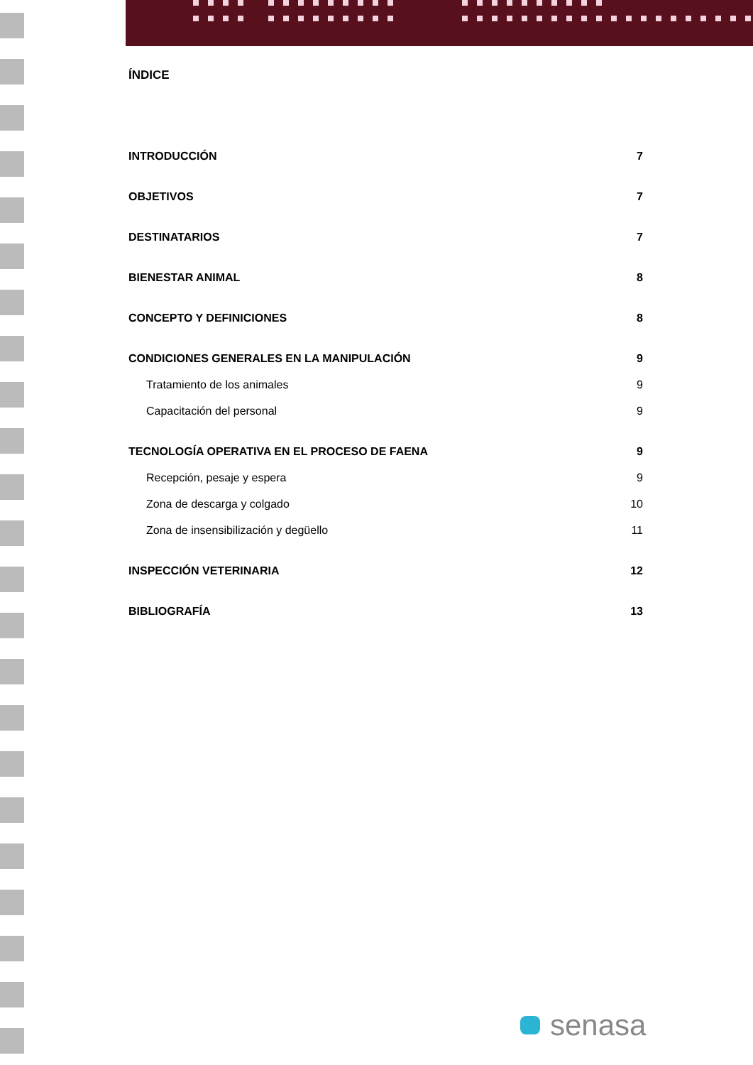ÍNDICE
INTRODUCCIÓN 7
OBJETIVOS 7
DESTINATARIOS 7
BIENESTAR ANIMAL 8
CONCEPTO Y DEFINICIONES 8
CONDICIONES GENERALES EN LA MANIPULACIÓN 9
Tratamiento de los animales 9
Capacitación del personal 9
TECNOLOGÍA OPERATIVA EN EL PROCESO DE FAENA 9
Recepción, pesaje y espera 9
Zona de descarga y colgado 10
Zona de insensibilización y degüello 11
INSPECCIÓN VETERINARIA 12
BIBLIOGRAFÍA 13
senasa